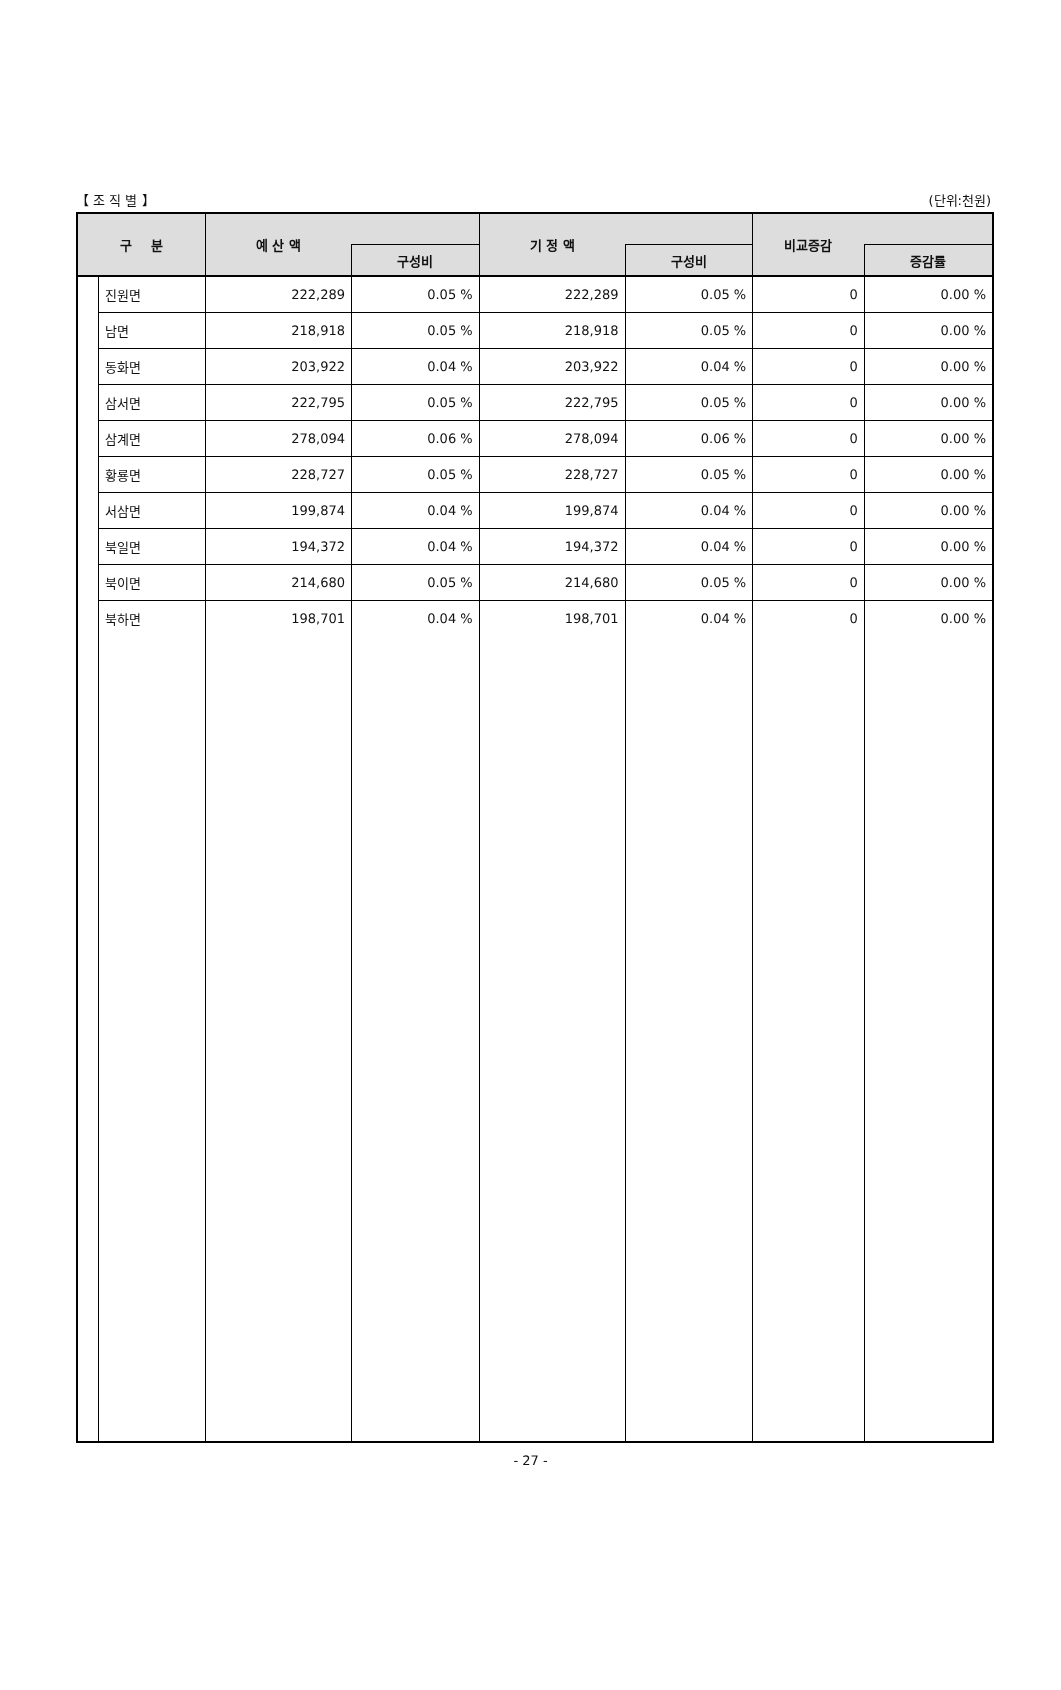【 조 직 별 】 (단위:천원)
| 구 분 | | 예 산 액 | | 기 정 액 | | 비교증감 | |
| --- | --- | --- | --- | --- | --- | --- | --- |
| | | | 구성비 | | 구성비 | | 증감률 |
| | 진원면 | 222,289 | 0.05 % | 222,289 | 0.05 % | 0 | 0.00 % |
| | 남면 | 218,918 | 0.05 % | 218,918 | 0.05 % | 0 | 0.00 % |
| | 동화면 | 203,922 | 0.04 % | 203,922 | 0.04 % | 0 | 0.00 % |
| | 삼서면 | 222,795 | 0.05 % | 222,795 | 0.05 % | 0 | 0.00 % |
| | 삼계면 | 278,094 | 0.06 % | 278,094 | 0.06 % | 0 | 0.00 % |
| | 황룡면 | 228,727 | 0.05 % | 228,727 | 0.05 % | 0 | 0.00 % |
| | 서삼면 | 199,874 | 0.04 % | 199,874 | 0.04 % | 0 | 0.00 % |
| | 북일면 | 194,372 | 0.04 % | 194,372 | 0.04 % | 0 | 0.00 % |
| | 북이면 | 214,680 | 0.05 % | 214,680 | 0.05 % | 0 | 0.00 % |
| | 북하면 | 198,701 | 0.04 % | 198,701 | 0.04 % | 0 | 0.00 % |
- 27 -